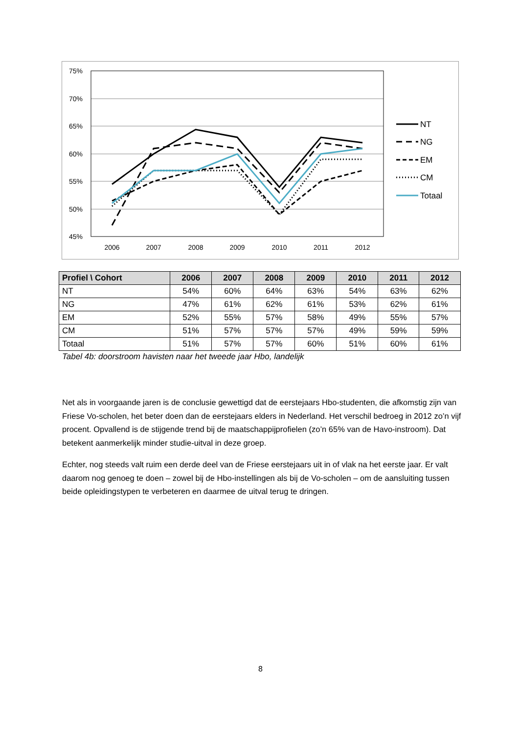75%
70%
65%
60%
55%
50%
45%
2006
2007
2008
2009
2010
2011
2012
NT
NG
EM
CM
Totaal
| Profiel \ Cohort | 2006 | 2007 | 2008 | 2009 | 2010 | 2011 | 2012 |
| --- | --- | --- | --- | --- | --- | --- | --- |
| NT | 54% | 60% | 64% | 63% | 54% | 63% | 62% |
| NG | 47% | 61% | 62% | 61% | 53% | 62% | 61% |
| EM | 52% | 55% | 57% | 58% | 49% | 55% | 57% |
| CM | 51% | 57% | 57% | 57% | 49% | 59% | 59% |
| Totaal | 51% | 57% | 57% | 60% | 51% | 60% | 61% |
Tabel 4b: doorstroom havisten naar het tweede jaar Hbo, landelijk
Net als in voorgaande jaren is de conclusie gewettigd dat de eerstejaars Hbo-studenten, die afkomstig zijn van Friese Vo-scholen, het beter doen dan de eerstejaars elders in Nederland. Het verschil bedroeg in 2012 zo’n vijf procent. Opvallend is de stijgende trend bij de maatschappijprofielen (zo’n 65% van de Havo-instroom). Dat betekent aanmerkelijk minder studie-uitval in deze groep.
Echter, nog steeds valt ruim een derde deel van de Friese eerstejaars uit in of vlak na het eerste jaar. Er valt daarom nog genoeg te doen – zowel bij de Hbo-instellingen als bij de Vo-scholen – om de aansluiting tussen beide opleidingstypen te verbeteren en daarmee de uitval terug te dringen.
8